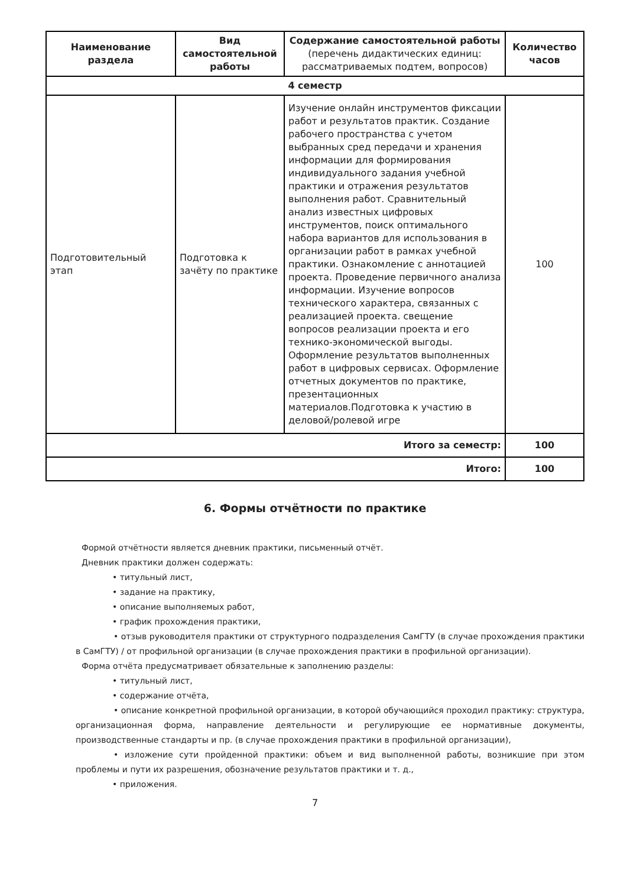| Наименование раздела | Вид самостоятельной работы | Содержание самостоятельной работы (перечень дидактических единиц: рассматриваемых подтем, вопросов) | Количество часов |
| --- | --- | --- | --- |
| 4 семестр | | | |
| Подготовительный этап | Подготовка к зачёту по практике | Изучение онлайн инструментов фиксации работ и результатов практик. Создание рабочего пространства с учетом выбранных сред передачи и хранения информации для формирования индивидуального задания учебной практики и отражения результатов выполнения работ. Сравнительный анализ известных цифровых инструментов, поиск оптимального набора вариантов для использования в организации работ в рамках учебной практики. Ознакомление с аннотацией проекта. Проведение первичного анализа информации. Изучение вопросов технического характера, связанных с реализацией проекта. свещение вопросов реализации проекта и его технико-экономической выгоды. Оформление результатов выполненных работ в цифровых сервисах. Оформление отчетных документов по практике, презентационных материалов.Подготовка к участию в деловой/ролевой игре | 100 |
| Итого за семестр: | | | 100 |
| Итого: | | | 100 |
6. Формы отчётности по практике
Формой отчётности является дневник практики, письменный отчёт.
Дневник практики должен содержать:
• титульный лист,
• задание на практику,
• описание выполняемых работ,
• график прохождения практики,
• отзыв руководителя практики от структурного подразделения СамГТУ (в случае прохождения практики в СамГТУ) / от профильной организации (в случае прохождения практики в профильной организации).
Форма отчёта предусматривает обязательные к заполнению разделы:
• титульный лист,
• содержание отчёта,
• описание конкретной профильной организации, в которой обучающийся проходил практику: структура, организационная форма, направление деятельности и регулирующие ее нормативные документы, производственные стандарты и пр. (в случае прохождения практики в профильной организации),
• изложение сути пройденной практики: объем и вид выполненной работы, возникшие при этом проблемы и пути их разрешения, обозначение результатов практики и т. д.,
• приложения.
7